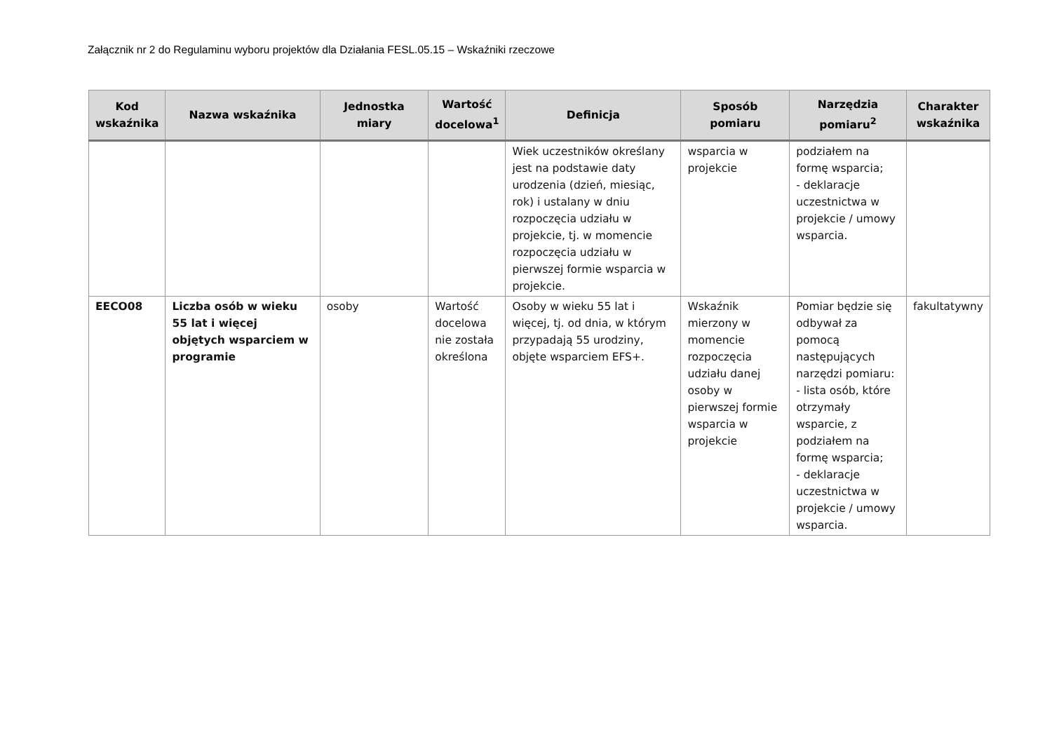Załącznik nr 2 do Regulaminu wyboru projektów dla Działania FESL.05.15 – Wskaźniki rzeczowe
| Kod wskaźnika | Nazwa wskaźnika | Jednostka miary | Wartość docelowa<sup>1</sup> | Definicja | Sposób pomiaru | Narzędzia pomiaru<sup>2</sup> | Charakter wskaźnika |
| --- | --- | --- | --- | --- | --- | --- | --- |
| | | | | Wiek uczestników określany jest na podstawie daty urodzenia (dzień, miesiąc, rok) i ustalany w dniu rozpoczęcia udziału w projekcie, tj. w momencie rozpoczęcia udziału w pierwszej formie wsparcia w projekcie. | wsparcia w projekcie | podziałem na formę wsparcia; - deklaracje uczestnictwa w projekcie / umowy wsparcia. | |
| EECO08 | Liczba osób w wieku 55 lat i więcej objętych wsparciem w programie | osoby | Wartość docelowa nie została określona | Osoby w wieku 55 lat i więcej, tj. od dnia, w którym przypadają 55 urodziny, objęte wsparciem EFS+. | Wskaźnik mierzony w momencie rozpoczęcia udziału danej osoby w pierwszej formie wsparcia w projekcie | Pomiar będzie się odbywał za pomocą następujących narzędzi pomiaru: - lista osób, które otrzymały wsparcie, z podziałem na formę wsparcia; - deklaracje uczestnictwa w projekcie / umowy wsparcia. | fakultatywny |